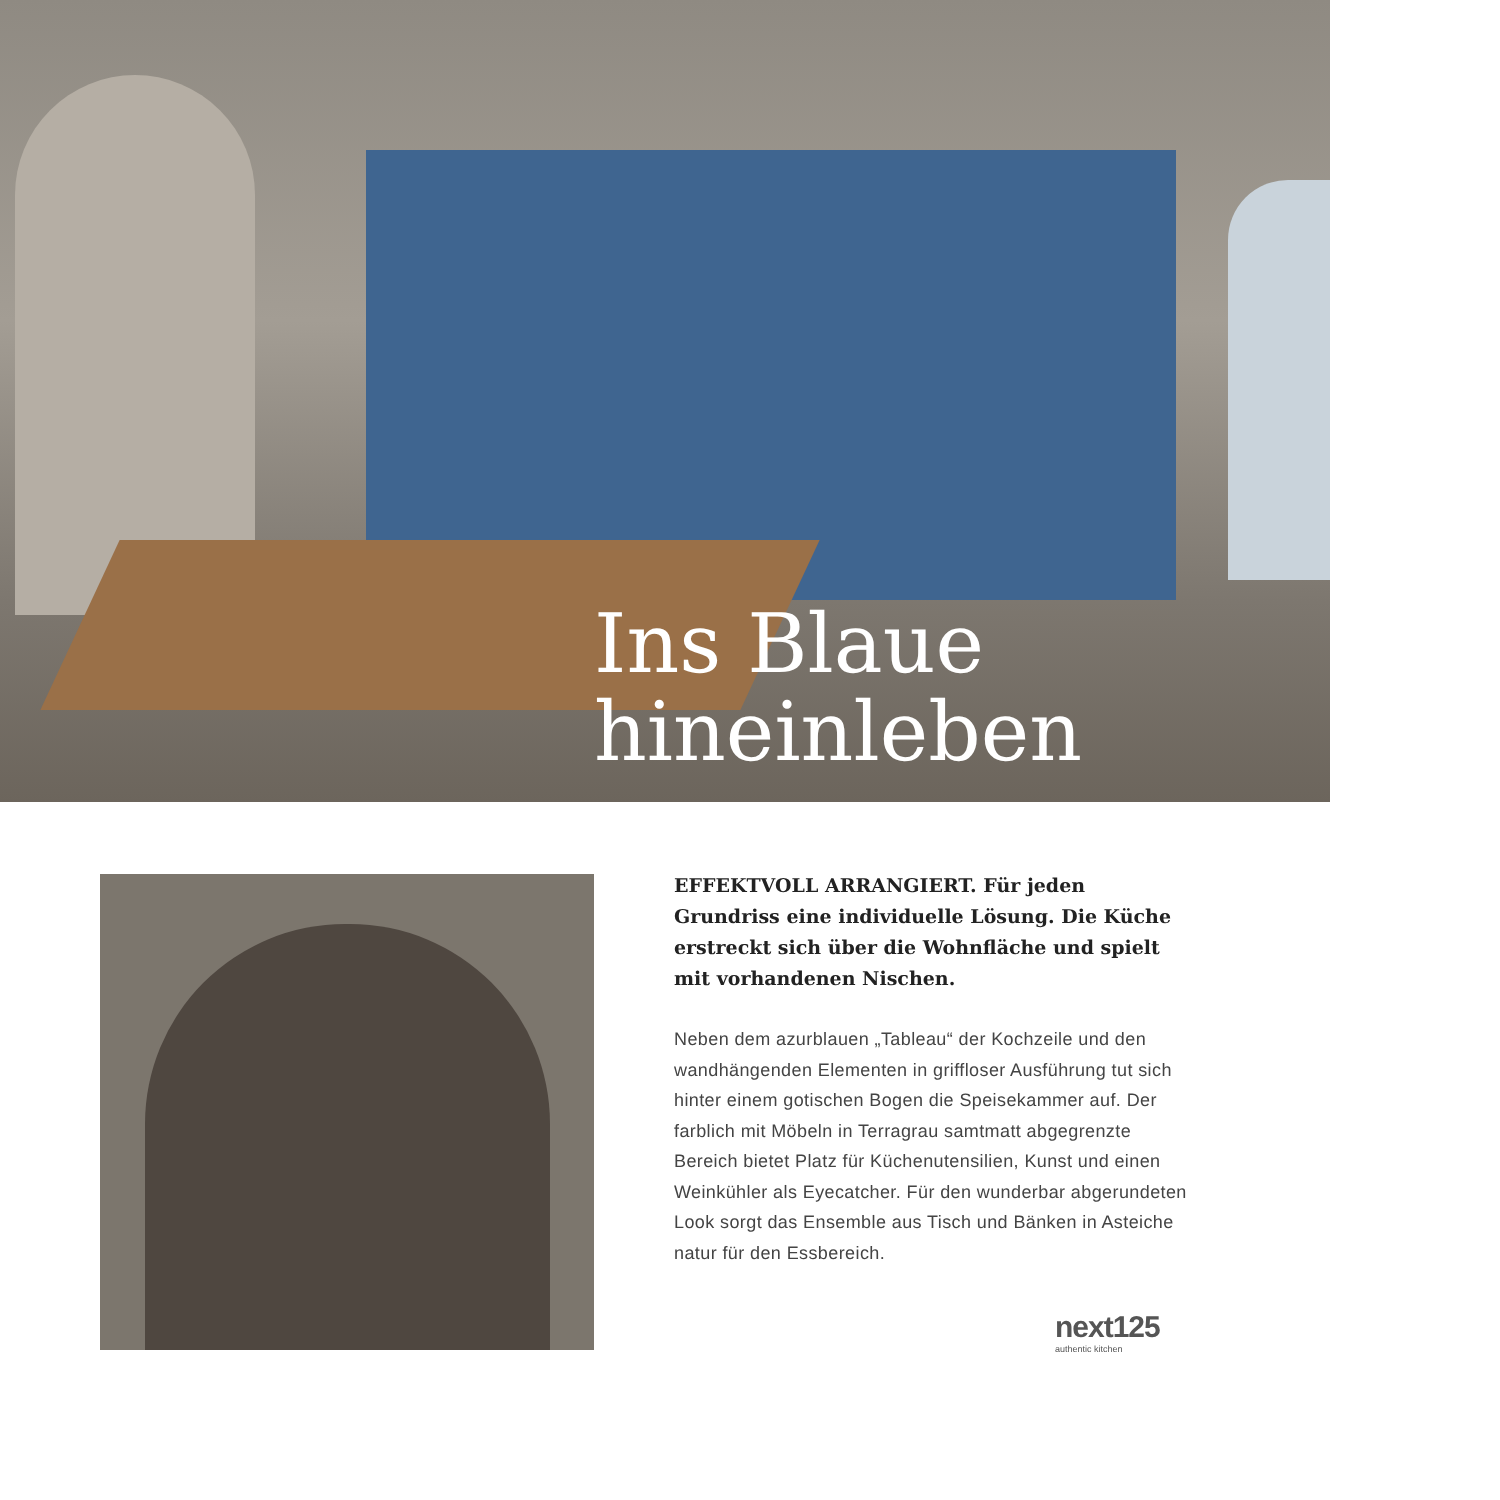Ins Blaue
hineinleben
EFFEKTVOLL ARRANGIERT. Für jeden Grundriss eine individuelle Lösung. Die Küche erstreckt sich über die Wohnfläche und spielt mit vorhandenen Nischen.
Neben dem azurblauen „Tableau“ der Kochzeile und den wandhängenden Elementen in griffloser Ausführung tut sich hinter einem gotischen Bogen die Speisekammer auf. Der farblich mit Möbeln in Terragrau samtmatt abgegrenzte Bereich bietet Platz für Küchenutensilien, Kunst und einen Weinkühler als Eyecatcher. Für den wunderbar abgerundeten Look sorgt das Ensemble aus Tisch und Bänken in Asteiche natur für den Essbereich.
next125
authentic kitchen